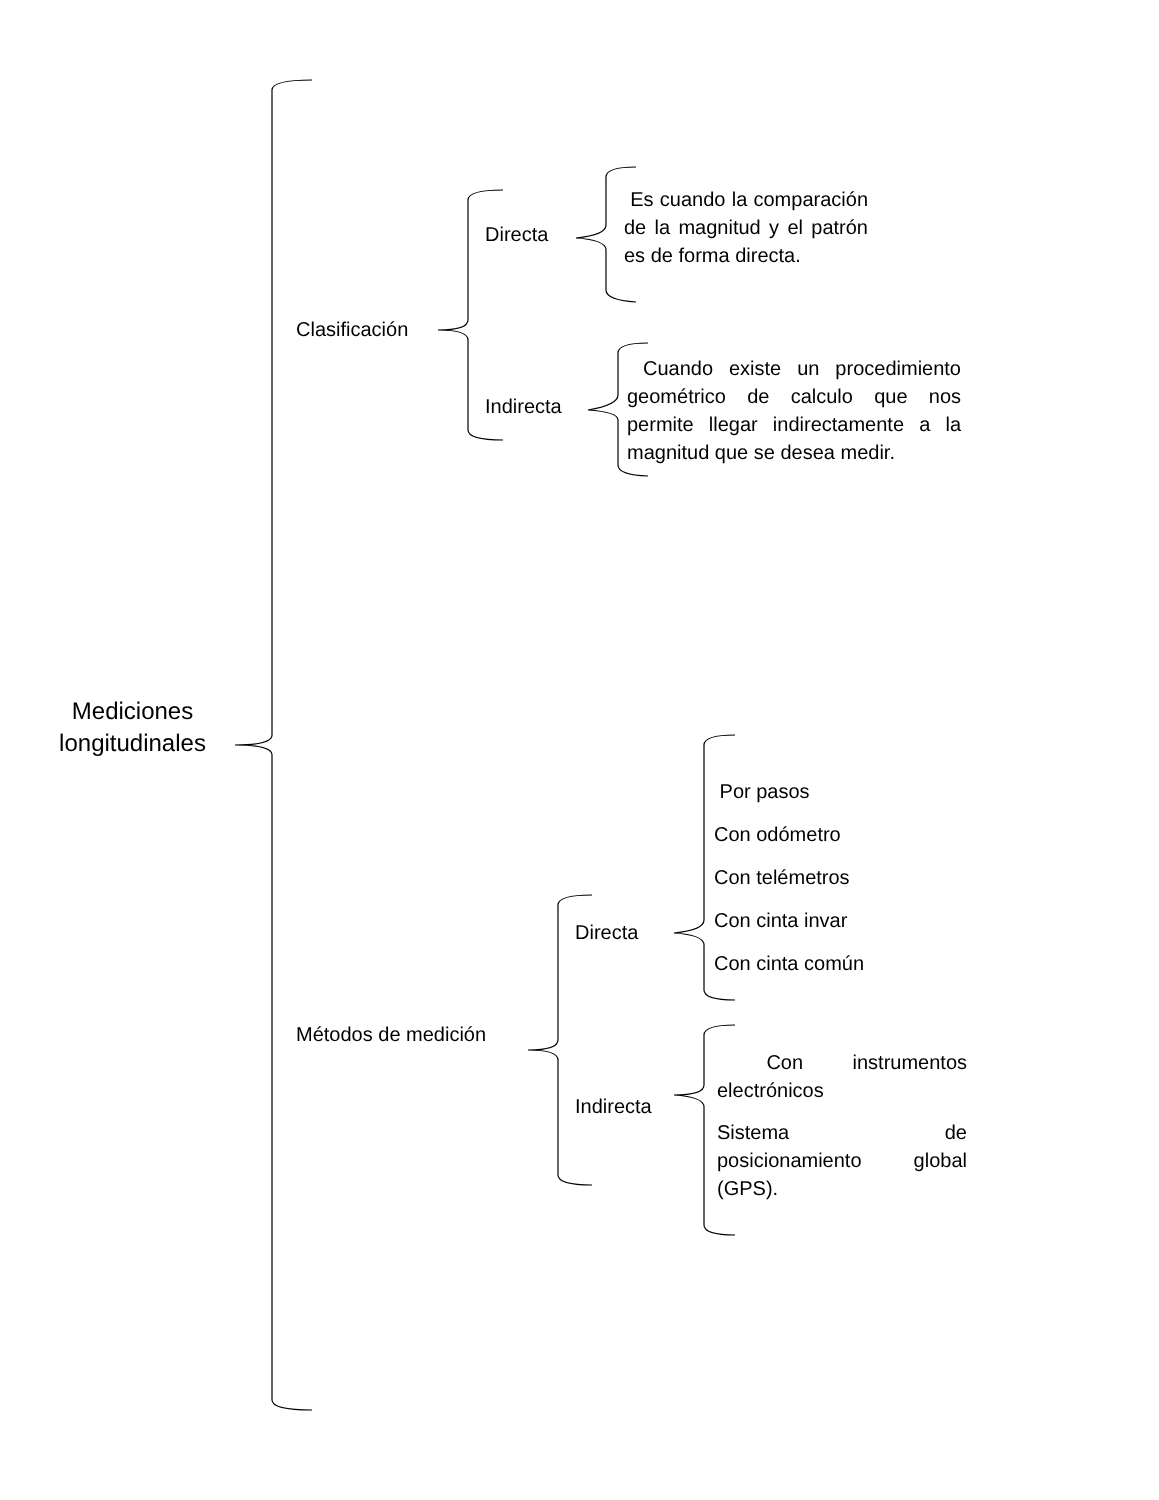Mediciones longitudinales
Clasificación
Directa
Es cuando la comparación de la magnitud y el patrón es de forma directa.
Indirecta
Cuando existe un procedimiento geométrico de calculo que nos permite llegar indirectamente a la magnitud que se desea medir.
Métodos de medición
Directa
Por pasos
Con odómetro
Con telémetros
Con cinta invar
Con cinta común
Indirecta
Con instrumentos electrónicos
Sistema de posicionamiento global (GPS).